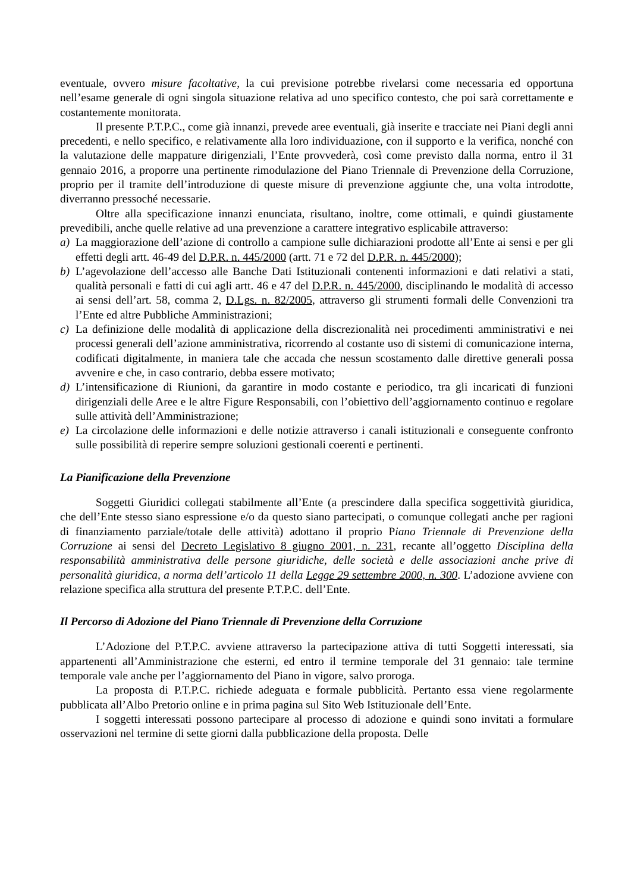eventuale, ovvero misure facoltative, la cui previsione potrebbe rivelarsi come necessaria ed opportuna nell’esame generale di ogni singola situazione relativa ad uno specifico contesto, che poi sarà correttamente e costantemente monitorata.
Il presente P.T.P.C., come già innanzi, prevede aree eventuali, già inserite e tracciate nei Piani degli anni precedenti, e nello specifico, e relativamente alla loro individuazione, con il supporto e la verifica, nonché con la valutazione delle mappature dirigenziali, l’Ente provvederà, così come previsto dalla norma, entro il 31 gennaio 2016, a proporre una pertinente rimodulazione del Piano Triennale di Prevenzione della Corruzione, proprio per il tramite dell’introduzione di queste misure di prevenzione aggiunte che, una volta introdotte, diverranno pressoché necessarie.
Oltre alla specificazione innanzi enunciata, risultano, inoltre, come ottimali, e quindi giustamente prevedibili, anche quelle relative ad una prevenzione a carattere integrativo esplicabile attraverso:
a) La maggiorazione dell’azione di controllo a campione sulle dichiarazioni prodotte all’Ente ai sensi e per gli effetti degli artt. 46-49 del D.P.R. n. 445/2000 (artt. 71 e 72 del D.P.R. n. 445/2000);
b) L’agevolazione dell’accesso alle Banche Dati Istituzionali contenenti informazioni e dati relativi a stati, qualità personali e fatti di cui agli artt. 46 e 47 del D.P.R. n. 445/2000, disciplinando le modalità di accesso ai sensi dell’art. 58, comma 2, D.Lgs. n. 82/2005, attraverso gli strumenti formali delle Convenzioni tra l’Ente ed altre Pubbliche Amministrazioni;
c) La definizione delle modalità di applicazione della discrezionalità nei procedimenti amministrativi e nei processi generali dell’azione amministrativa, ricorrendo al costante uso di sistemi di comunicazione interna, codificati digitalmente, in maniera tale che accada che nessun scostamento dalle direttive generali possa avvenire e che, in caso contrario, debba essere motivato;
d) L’intensificazione di Riunioni, da garantire in modo costante e periodico, tra gli incaricati di funzioni dirigenziali delle Aree e le altre Figure Responsabili, con l’obiettivo dell’aggiornamento continuo e regolare sulle attività dell’Amministrazione;
e) La circolazione delle informazioni e delle notizie attraverso i canali istituzionali e conseguente confronto sulle possibilità di reperire sempre soluzioni gestionali coerenti e pertinenti.
La Pianificazione della Prevenzione
Soggetti Giuridici collegati stabilmente all’Ente (a prescindere dalla specifica soggettività giuridica, che dell’Ente stesso siano espressione e/o da questo siano partecipati, o comunque collegati anche per ragioni di finanziamento parziale/totale delle attività) adottano il proprio Piano Triennale di Prevenzione della Corruzione ai sensi del Decreto Legislativo 8 giugno 2001, n. 231, recante all’oggetto Disciplina della responsabilità amministrativa delle persone giuridiche, delle società e delle associazioni anche prive di personalità giuridica, a norma dell’articolo 11 della Legge 29 settembre 2000, n. 300. L’adozione avviene con relazione specifica alla struttura del presente P.T.P.C. dell’Ente.
Il Percorso di Adozione del Piano Triennale di Prevenzione della Corruzione
L’Adozione del P.T.P.C. avviene attraverso la partecipazione attiva di tutti Soggetti interessati, sia appartenenti all’Amministrazione che esterni, ed entro il termine temporale del 31 gennaio: tale termine temporale vale anche per l’aggiornamento del Piano in vigore, salvo proroga.
La proposta di P.T.P.C. richiede adeguata e formale pubblicità. Pertanto essa viene regolarmente pubblicata all’Albo Pretorio online e in prima pagina sul Sito Web Istituzionale dell’Ente.
I soggetti interessati possono partecipare al processo di adozione e quindi sono invitati a formulare osservazioni nel termine di sette giorni dalla pubblicazione della proposta. Delle